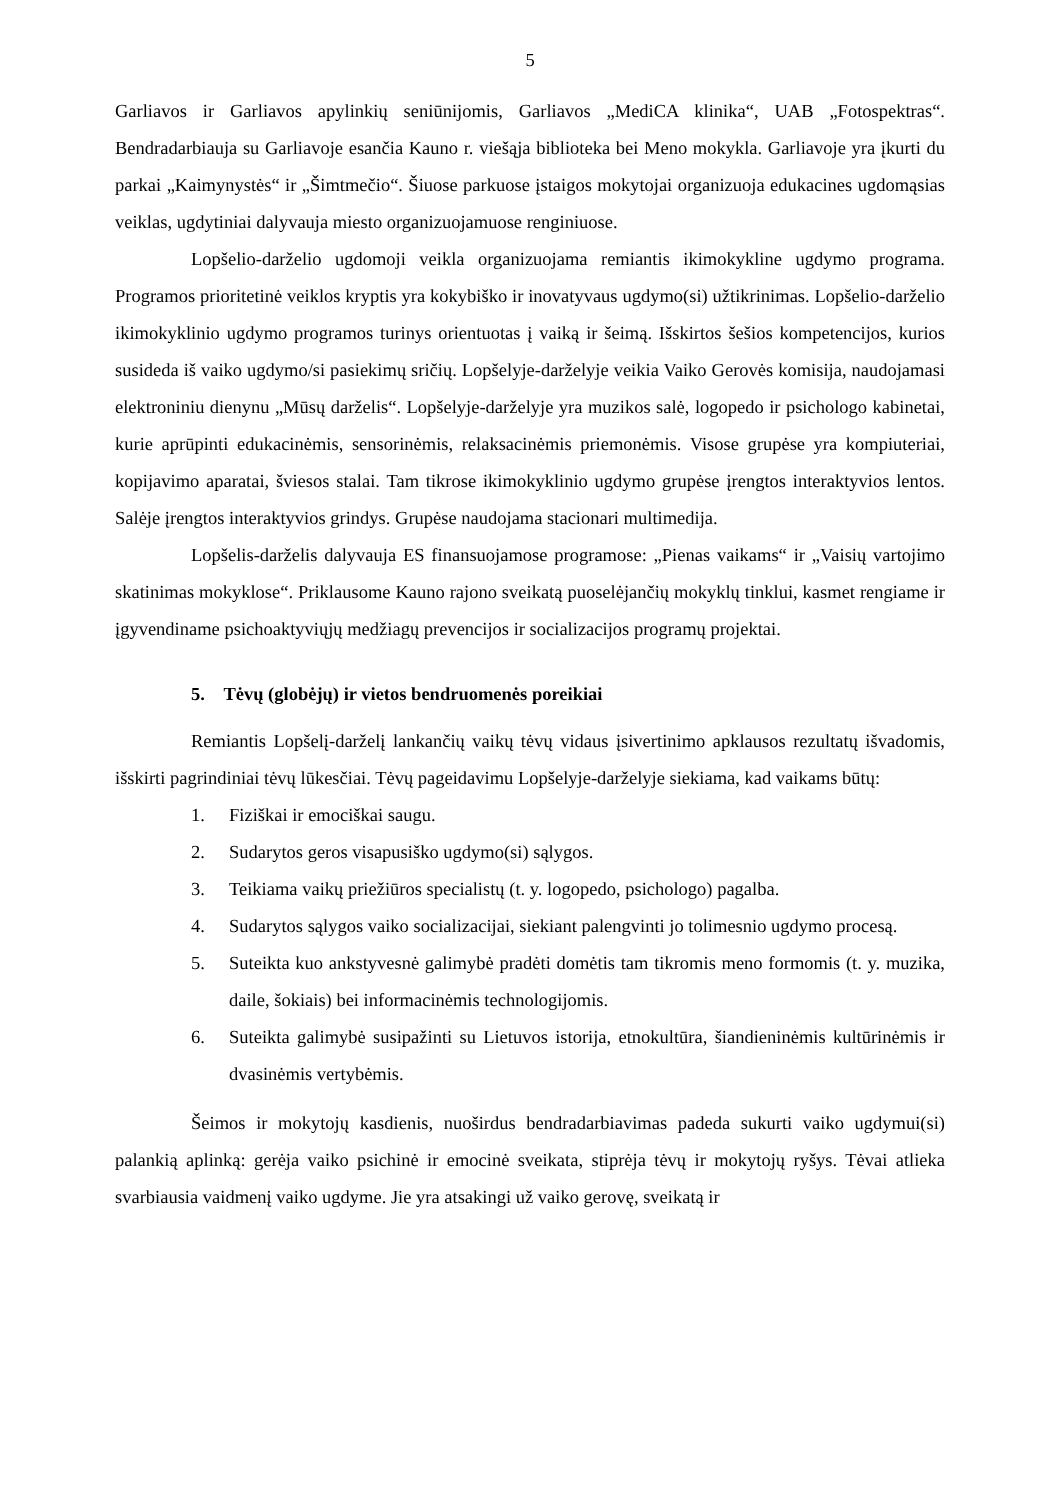5
Garliavos ir Garliavos apylinkių seniūnijomis, Garliavos „MediCA klinika“, UAB „Fotospektras“. Bendradarbiauja su Garliavoje esančia Kauno r. viešąja biblioteka bei Meno mokykla. Garliavoje yra įkurti du parkai „Kaimynystės“ ir „Šimtmečio“. Šiuose parkuose įstaigos mokytojai organizuoja edukacines ugdomąsias veiklas, ugdytiniai dalyvauja miesto organizuojamuose renginiuose.
Lopšelio-darželio ugdomoji veikla organizuojama remiantis ikimokykline ugdymo programa. Programos prioritetinė veiklos kryptis yra kokybiško ir inovatyvaus ugdymo(si) užtikrinimas. Lopšelio-darželio ikimokyklinio ugdymo programos turinys orientuotas į vaiką ir šeimą. Išskirtos šešios kompetencijos, kurios susideda iš vaiko ugdymo/si pasiekimų sričių. Lopšelyje-darželyje veikia Vaiko Gerovės komisija, naudojamasi elektroniniu dienynu „Mūsų darželis“. Lopšelyje-darželyje yra muzikos salė, logopedo ir psichologo kabinetai, kurie aprūpinti edukacinėmis, sensorinėmis, relaksacinėmis priemonėmis. Visose grupėse yra kompiuteriai, kopijavimo aparatai, šviesos stalai. Tam tikrose ikimokyklinio ugdymo grupėse įrengtos interaktyvios lentos. Salėje įrengtos interaktyvios grindys. Grupėse naudojama stacionari multimedija.
Lopšelis-darželis dalyvauja ES finansuojamose programose: „Pienas vaikams“ ir „Vaisių vartojimo skatinimas mokyklose“. Priklausome Kauno rajono sveikatą puoselėjančių mokyklų tinklui, kasmet rengiame ir įgyvendiname psichoaktyviųjų medžiagų prevencijos ir socializacijos programų projektai.
5. Tėvų (globėjų) ir vietos bendruomenės poreikiai
Remiantis Lopšelį-darželį lankančių vaikų tėvų vidaus įsivertinimo apklausos rezultatų išvadomis, išskirti pagrindiniai tėvų lūkesčiai. Tėvų pageidavimu Lopšelyje-darželyje siekiama, kad vaikams būtų:
1. Fiziškai ir emociškai saugu.
2. Sudarytos geros visapusiško ugdymo(si) sąlygos.
3. Teikiama vaikų priežiūros specialistų (t. y. logopedo, psichologo) pagalba.
4. Sudarytos sąlygos vaiko socializacijai, siekiant palengvinti jo tolimesnio ugdymo procesą.
5. Suteikta kuo ankstyvesnė galimybė pradėti domėtis tam tikromis meno formomis (t. y. muzika, daile, šokiais) bei informacinėmis technologijomis.
6. Suteikta galimybė susipažinti su Lietuvos istorija, etnokultūra, šiandieninėmis kultūrinėmis ir dvasinėmis vertybėmis.
Šeimos ir mokytojų kasdienis, nuoširdus bendradarbiavimas padeda sukurti vaiko ugdymui(si) palankią aplinką: gerėja vaiko psichinė ir emocinė sveikata, stiprėja tėvų ir mokytojų ryšys. Tėvai atlieka svarbiausia vaidmenį vaiko ugdyme. Jie yra atsakingi už vaiko gerovę, sveikatą ir